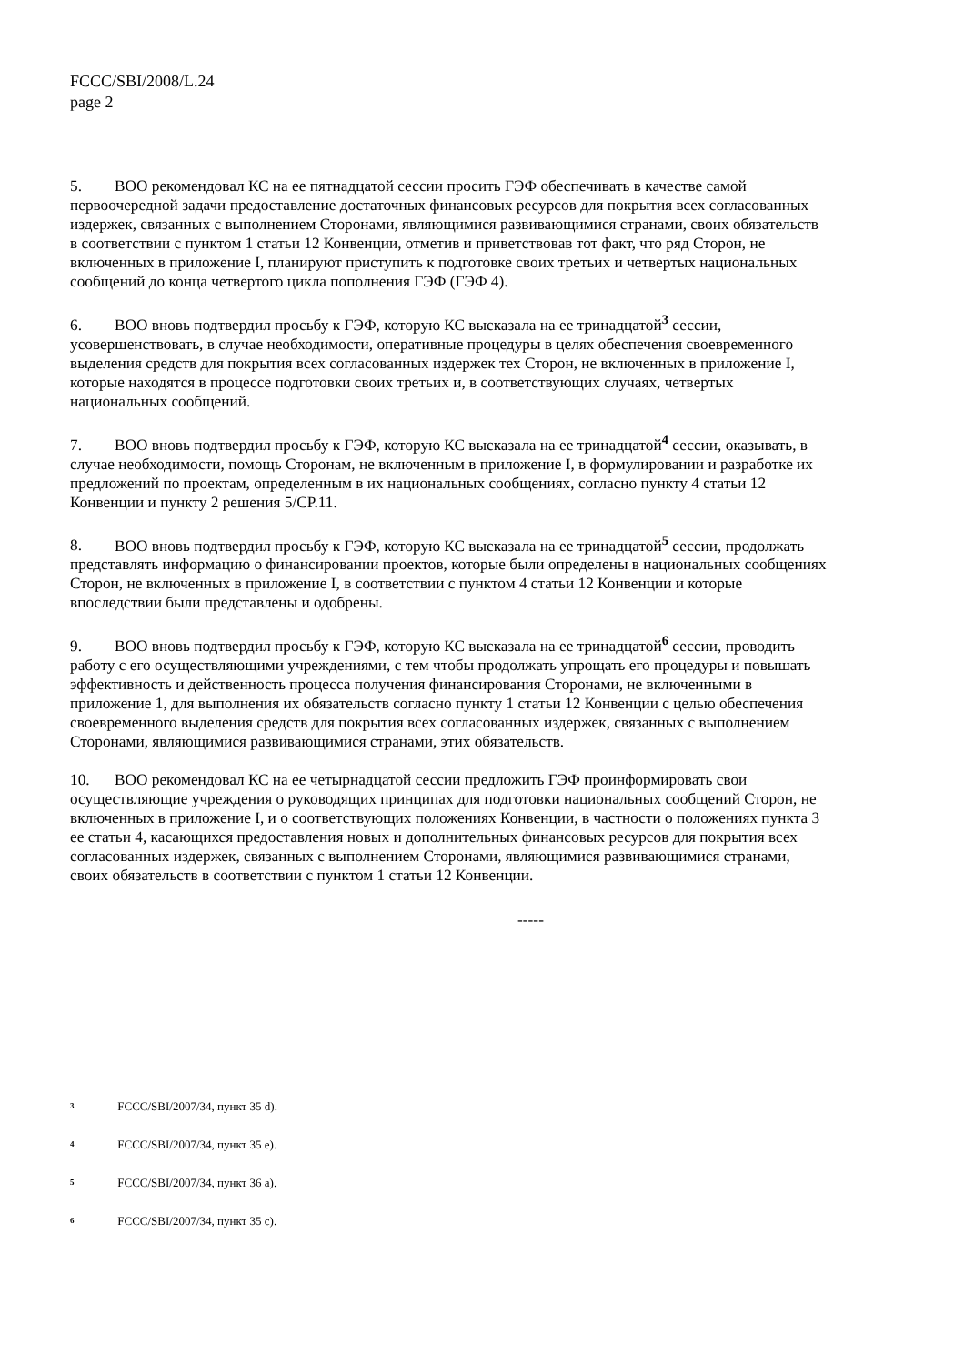FCCC/SBI/2008/L.24
page 2
5. ВОО рекомендовал КС на ее пятнадцатой сессии просить ГЭФ обеспечивать в качестве самой первоочередной задачи предоставление достаточных финансовых ресурсов для покрытия всех согласованных издержек, связанных с выполнением Сторонами, являющимися развивающимися странами, своих обязательств в соответствии с пунктом 1 статьи 12 Конвенции, отметив и приветствовав тот факт, что ряд Сторон, не включенных в приложение I, планируют приступить к подготовке своих третьих и четвертых национальных сообщений до конца четвертого цикла пополнения ГЭФ (ГЭФ 4).
6. ВОО вновь подтвердил просьбу к ГЭФ, которую КС высказала на ее тринадцатой<sup>3</sup> сессии, усовершенствовать, в случае необходимости, оперативные процедуры в целях обеспечения своевременного выделения средств для покрытия всех согласованных издержек тех Сторон, не включенных в приложение I, которые находятся в процессе подготовки своих третьих и, в соответствующих случаях, четвертых национальных сообщений.
7. ВОО вновь подтвердил просьбу к ГЭФ, которую КС высказала на ее тринадцатой<sup>4</sup> сессии, оказывать, в случае необходимости, помощь Сторонам, не включенным в приложение I, в формулировании и разработке их предложений по проектам, определенным в их национальных сообщениях, согласно пункту 4 статьи 12 Конвенции и пункту 2 решения 5/CP.11.
8. ВОО вновь подтвердил просьбу к ГЭФ, которую КС высказала на ее тринадцатой<sup>5</sup> сессии, продолжать представлять информацию о финансировании проектов, которые были определены в национальных сообщениях Сторон, не включенных в приложение I, в соответствии с пунктом 4 статьи 12 Конвенции и которые впоследствии были представлены и одобрены.
9. ВОО вновь подтвердил просьбу к ГЭФ, которую КС высказала на ее тринадцатой<sup>6</sup> сессии, проводить работу с его осуществляющими учреждениями, с тем чтобы продолжать упрощать его процедуры и повышать эффективность и действенность процесса получения финансирования Сторонами, не включенными в приложение 1, для выполнения их обязательств согласно пункту 1 статьи 12 Конвенции с целью обеспечения своевременного выделения средств для покрытия всех согласованных издержек, связанных с выполнением Сторонами, являющимися развивающимися странами, этих обязательств.
10. ВОО рекомендовал КС на ее четырнадцатой сессии предложить ГЭФ проинформировать свои осуществляющие учреждения о руководящих принципах для подготовки национальных сообщений Сторон, не включенных в приложение I, и о соответствующих положениях Конвенции, в частности о положениях пункта 3 ее статьи 4, касающихся предоставления новых и дополнительных финансовых ресурсов для покрытия всех согласованных издержек, связанных с выполнением Сторонами, являющимися развивающимися странами, своих обязательств в соответствии с пунктом 1 статьи 12 Конвенции.
-----
<sup>3</sup> FCCC/SBI/2007/34, пункт 35 d).
<sup>4</sup> FCCC/SBI/2007/34, пункт 35 e).
<sup>5</sup> FCCC/SBI/2007/34, пункт 36 a).
<sup>6</sup> FCCC/SBI/2007/34, пункт 35 c).